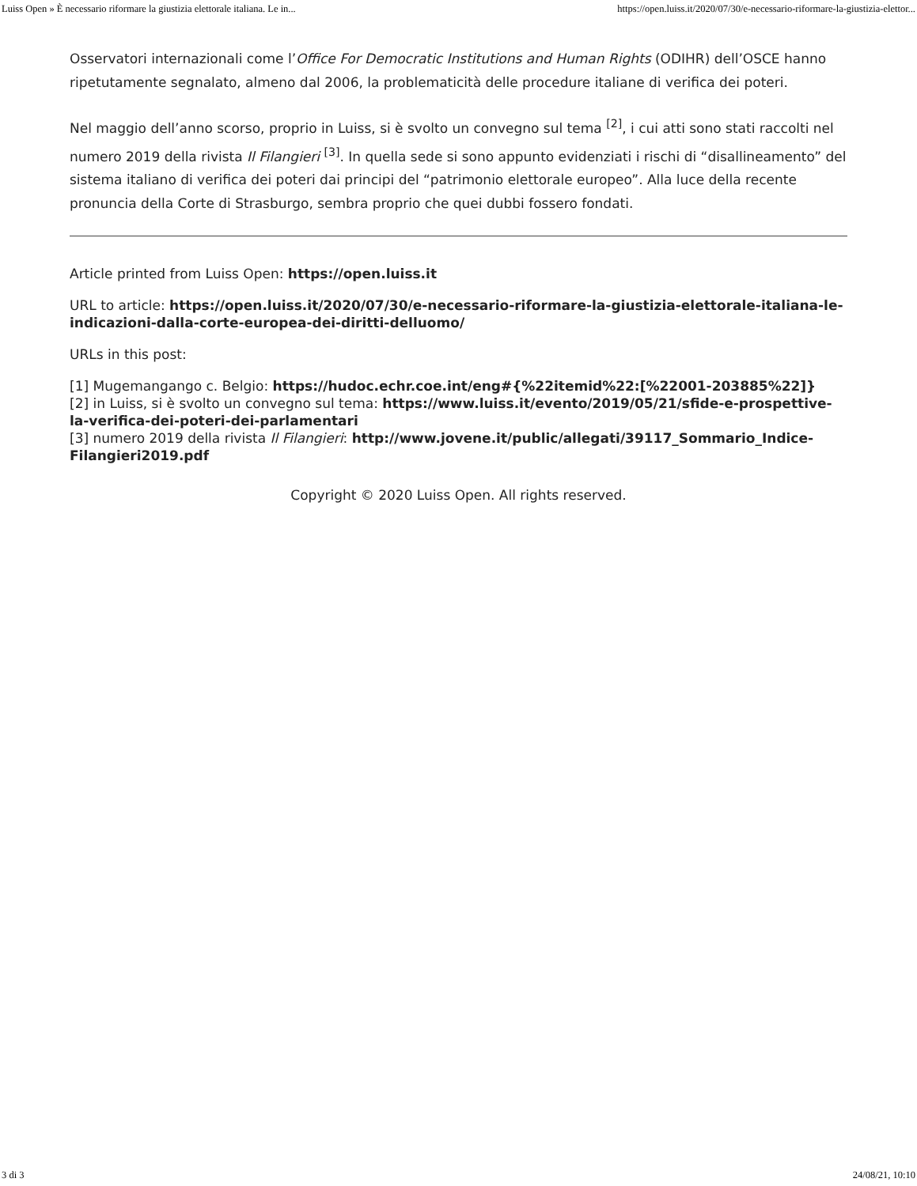Luiss Open » È necessario riformare la giustizia elettorale italiana. Le in... https://open.luiss.it/2020/07/30/e-necessario-riformare-la-giustizia-elettor...
Osservatori internazionali come l’Office For Democratic Institutions and Human Rights (ODIHR) dell’OSCE hanno ripetutamente segnalato, almeno dal 2006, la problematicità delle procedure italiane di verifica dei poteri.
Nel maggio dell’anno scorso, proprio in Luiss, si è svolto un convegno sul tema <sup>[2]</sup>, i cui atti sono stati raccolti nel numero 2019 della rivista Il Filangieri <sup>[3]</sup>. In quella sede si sono appunto evidenziati i rischi di “disallineamento” del sistema italiano di verifica dei poteri dai principi del “patrimonio elettorale europeo”. Alla luce della recente pronuncia della Corte di Strasburgo, sembra proprio che quei dubbi fossero fondati.
Article printed from Luiss Open: https://open.luiss.it
URL to article: https://open.luiss.it/2020/07/30/e-necessario-riformare-la-giustizia-elettorale-italiana-le-indicazioni-dalla-corte-europea-dei-diritti-delluomo/
URLs in this post:
[1] Mugemangango c. Belgio: https://hudoc.echr.coe.int/eng#{%22itemid%22:[%22001-203885%22]}
[2] in Luiss, si è svolto un convegno sul tema: https://www.luiss.it/evento/2019/05/21/sfide-e-prospettive-la-verifica-dei-poteri-dei-parlamentari
[3] numero 2019 della rivista Il Filangieri: http://www.jovene.it/public/allegati/39117_Sommario_Indice-Filangieri2019.pdf
Copyright © 2020 Luiss Open. All rights reserved.
3 di 3 24/08/21, 10:10